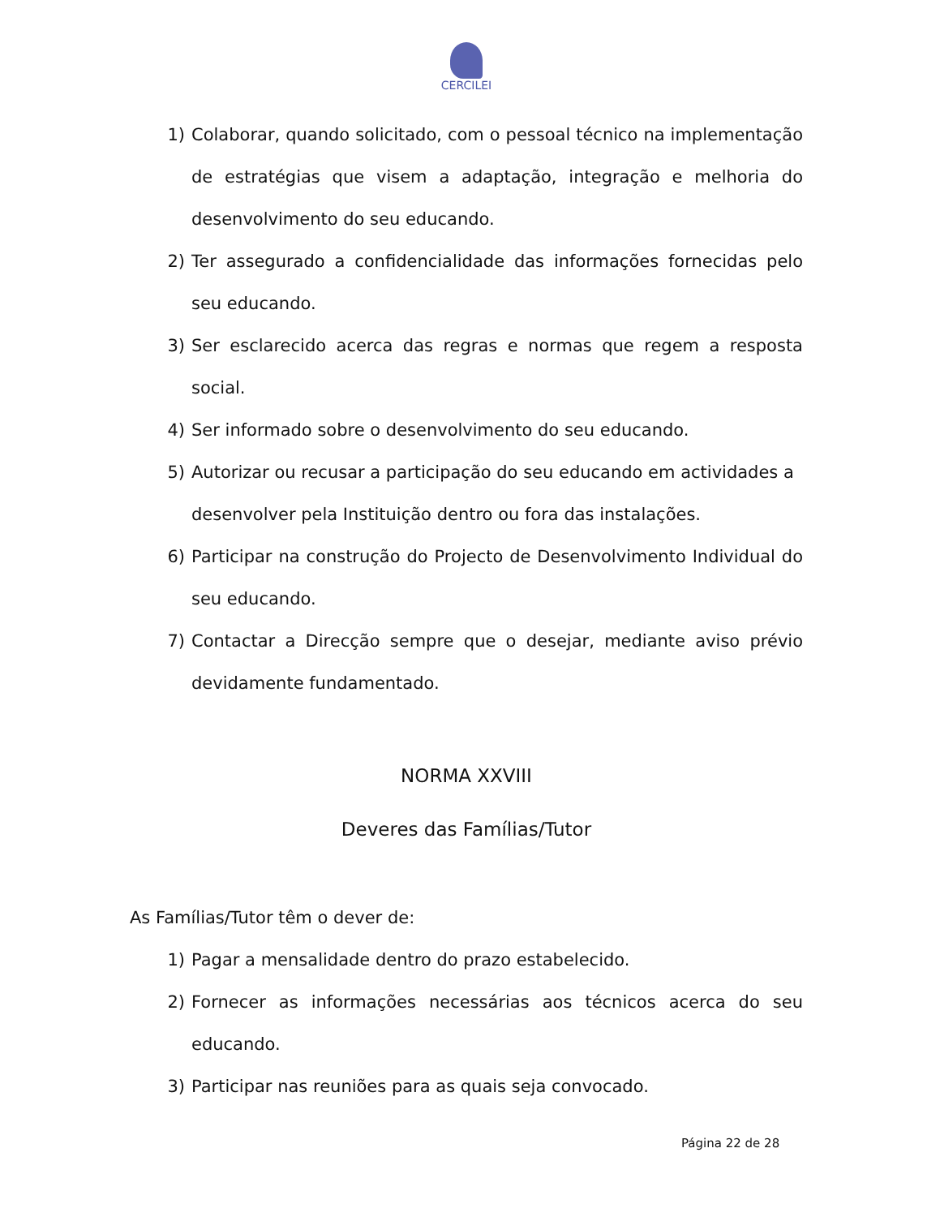CERCILEI
1) Colaborar, quando solicitado, com o pessoal técnico na implementação de estratégias que visem a adaptação, integração e melhoria do desenvolvimento do seu educando.
2) Ter assegurado a confidencialidade das informações fornecidas pelo seu educando.
3) Ser esclarecido acerca das regras e normas que regem a resposta social.
4) Ser informado sobre o desenvolvimento do seu educando.
5) Autorizar ou recusar a participação do seu educando em actividades a desenvolver pela Instituição dentro ou fora das instalações.
6) Participar na construção do Projecto de Desenvolvimento Individual do seu educando.
7) Contactar a Direcção sempre que o desejar, mediante aviso prévio devidamente fundamentado.
NORMA XXVIII
Deveres das Famílias/Tutor
As Famílias/Tutor têm o dever de:
1) Pagar a mensalidade dentro do prazo estabelecido.
2) Fornecer as informações necessárias aos técnicos acerca do seu educando.
3) Participar nas reuniões para as quais seja convocado.
Página 22 de 28